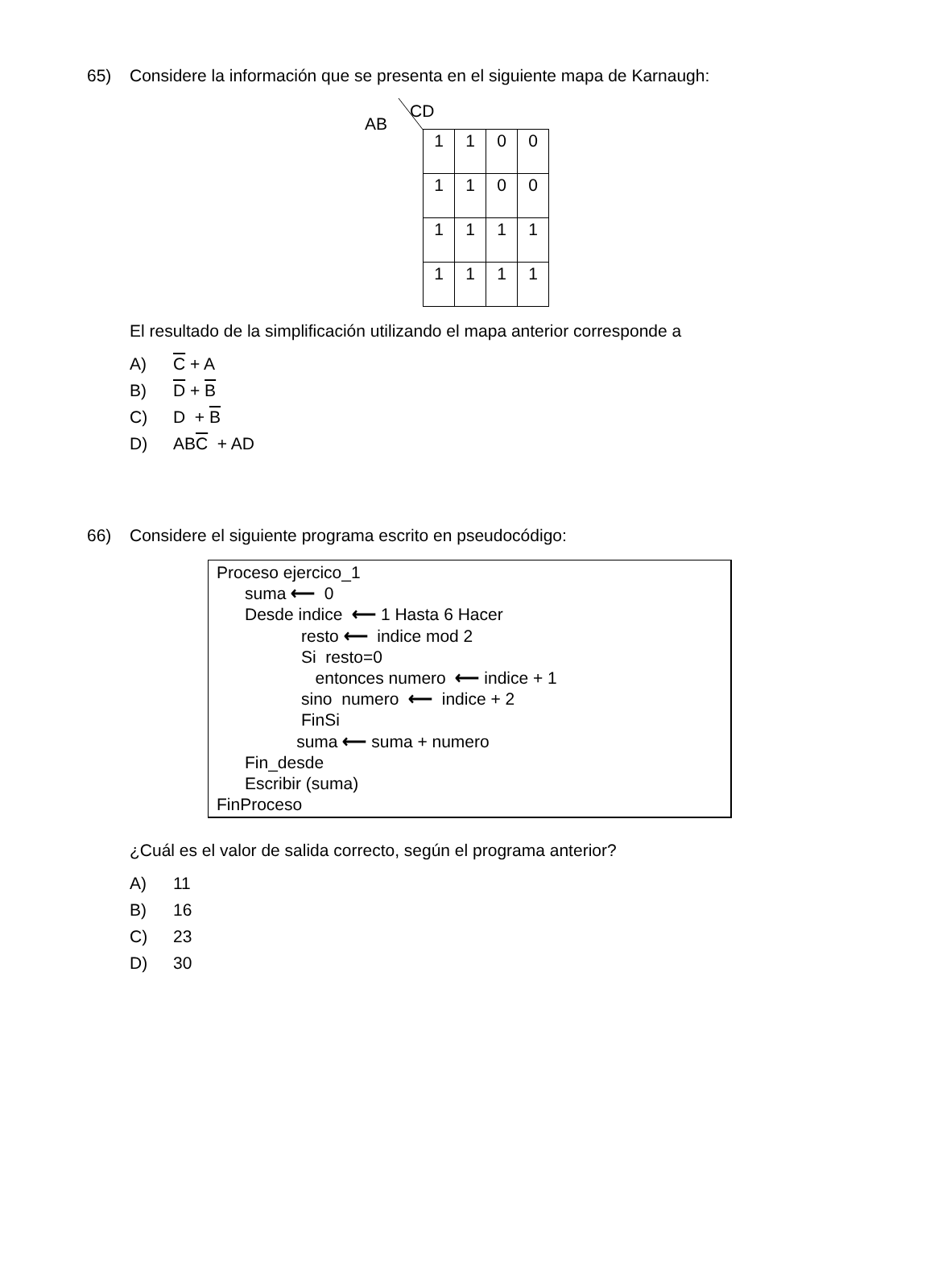65) Considere la información que se presenta en el siguiente mapa de Karnaugh:
CD
AB
| 1 | 1 | 0 | 0 |
| 1 | 1 | 0 | 0 |
| 1 | 1 | 1 | 1 |
| 1 | 1 | 1 | 1 |
El resultado de la simplificación utilizando el mapa anterior corresponde a
A) C + A
B) D + B
C) D + B
D) ABC + AD
66) Considere el siguiente programa escrito en pseudocódigo:
Proceso ejercico_1
suma ⟵ 0
Desde indice ⟵ 1 Hasta 6 Hacer
resto ⟵ indice mod 2
Si resto=0
entonces numero ⟵ indice + 1
sino numero ⟵ indice + 2
FinSi
suma ⟵ suma + numero
Fin_desde
Escribir (suma)
FinProceso
¿Cuál es el valor de salida correcto, según el programa anterior?
A) 11
B) 16
C) 23
D) 30